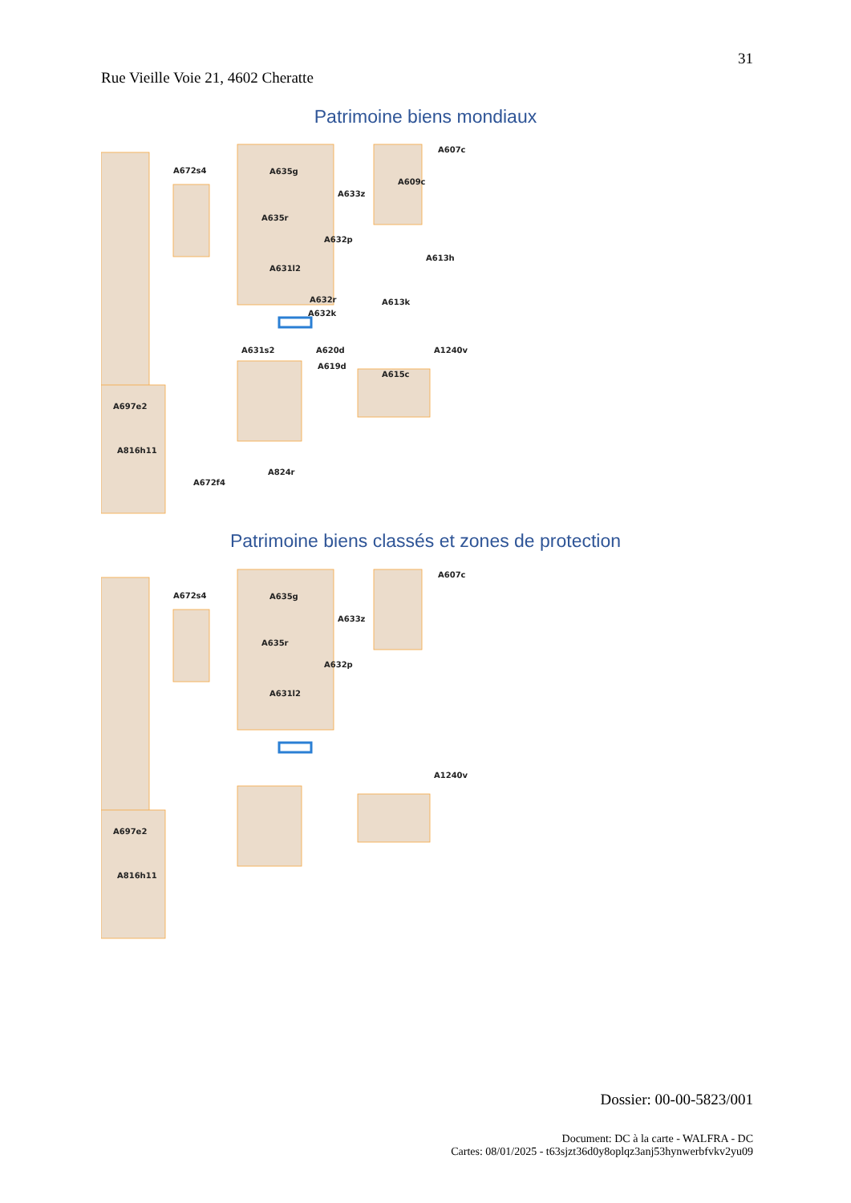31
Rue Vieille Voie 21, 4602 Cheratte
Patrimoine biens mondiaux
A672s4
A635g
A633z
A635r
A632p
A631l2
A632r
A632k
A631s2
A620d
A619d
A697e2
A816h11
A672f4
A824r
A607c
A609c
A613k
A1240v
A615c
A613h
Patrimoine biens classés et zones de protection
A672s4
A635g
A633z
A635r
A632p
A631l2
A697e2
A816h11
A607c
A1240v
Dossier: 00-00-5823/001
Document: DC à la carte - WALFRA - DC
Cartes: 08/01/2025 - t63sjzt36d0y8oplqz3anj53hynwerbfvkv2yu09